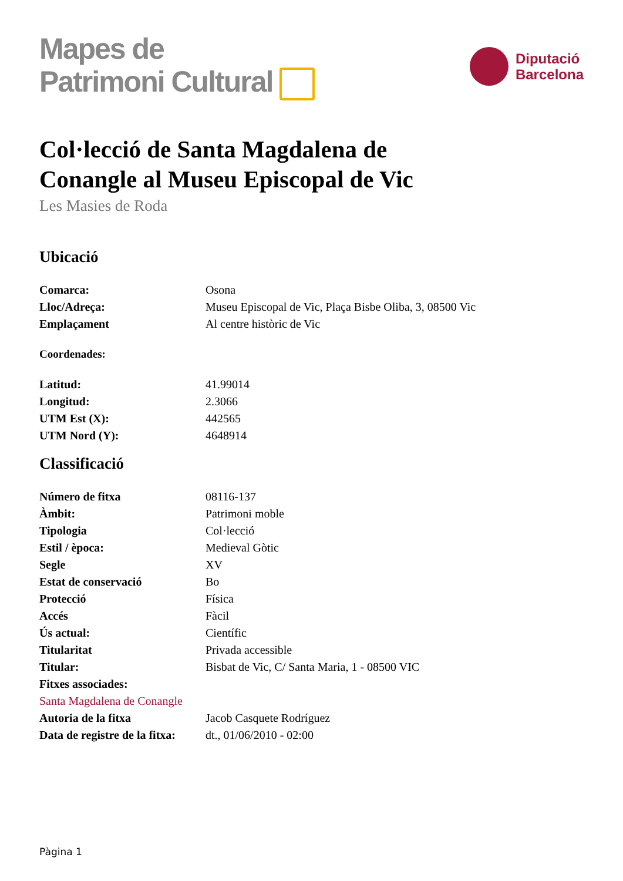Mapes de
Patrimoni Cultural
Diputació
Barcelona
Col·lecció de Santa Magdalena de Conangle al Museu Episcopal de Vic
Les Masies de Roda
Ubicació
| Comarca: | Osona |
| Lloc/Adreça: | Museu Episcopal de Vic, Plaça Bisbe Oliba, 3, 08500 Vic |
| Emplaçament | Al centre històric de Vic |
Coordenades:
| Latitud: | 41.99014 |
| Longitud: | 2.3066 |
| UTM Est (X): | 442565 |
| UTM Nord (Y): | 4648914 |
Classificació
| Número de fitxa | 08116-137 |
| Àmbit: | Patrimoni moble |
| Tipologia | Col·lecció |
| Estil / època: | Medieval Gòtic |
| Segle | XV |
| Estat de conservació | Bo |
| Protecció | Física |
| Accés | Fàcil |
| Ús actual: | Científic |
| Titularitat | Privada accessible |
| Titular: | Bisbat de Vic, C/ Santa Maria, 1 - 08500 VIC |
| Fitxes associades: | |
| Santa Magdalena de Conangle | |
| Autoria de la fitxa | Jacob Casquete Rodríguez |
| Data de registre de la fitxa: | dt., 01/06/2010 - 02:00 |
Pàgina 1